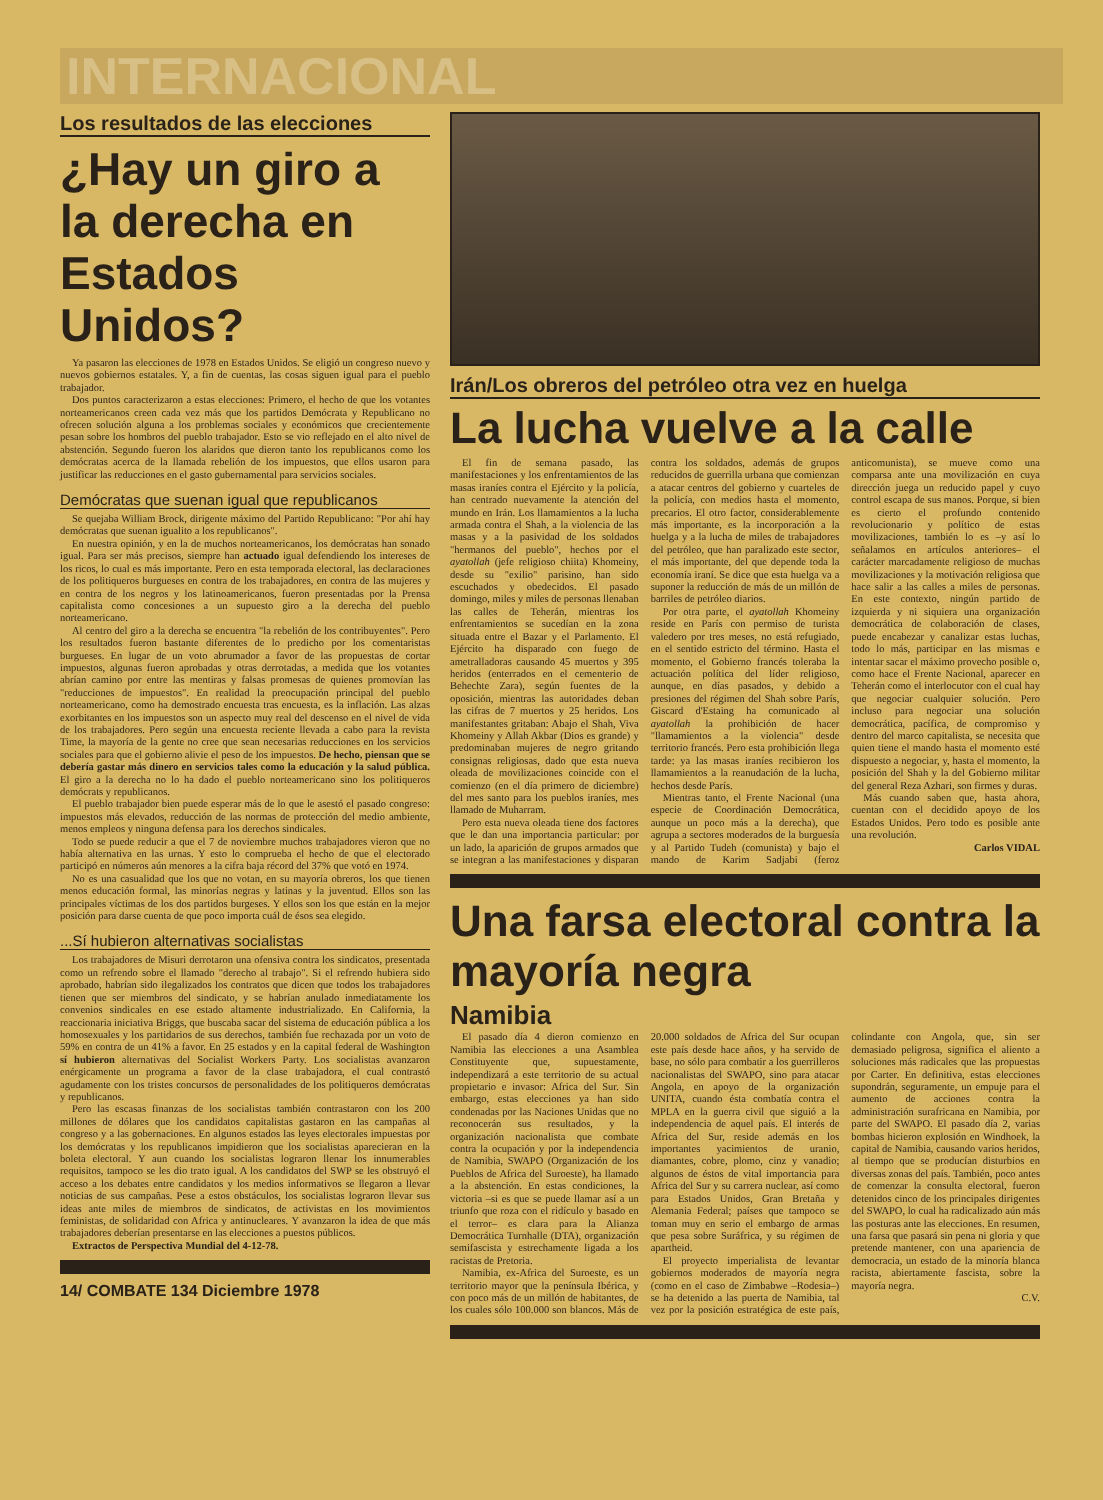INTERNACIONAL
Los resultados de las elecciones
¿Hay un giro a la derecha en Estados Unidos?
Ya pasaron las elecciones de 1978 en Estados Unidos. Se eligió un congreso nuevo y nuevos gobiernos estatales. Y, a fin de cuentas, las cosas siguen igual para el pueblo trabajador.
Dos puntos caracterizaron a estas elecciones: Primero, el hecho de que los votantes norteamericanos creen cada vez más que los partidos Demócrata y Republicano no ofrecen solución alguna a los problemas sociales y económicos que crecientemente pesan sobre los hombros del pueblo trabajador. Esto se vio reflejado en el alto nivel de abstención. Segundo fueron los alaridos que dieron tanto los republicanos como los demócratas acerca de la llamada rebelión de los impuestos, que ellos usaron para justificar las reducciones en el gasto gubernamental para servicios sociales.
Demócratas que suenan igual que republicanos
Se quejaba William Brock, dirigente máximo del Partido Republicano: "Por ahí hay demócratas que suenan igualito a los republicanos".
En nuestra opinión, y en la de muchos norteamericanos, los demócratas han sonado igual. Para ser más precisos, siempre han actuado igual defendiendo los intereses de los ricos, lo cual es más importante. Pero en esta temporada electoral, las declaraciones de los politiqueros burgueses en contra de los trabajadores, en contra de las mujeres y en contra de los negros y los latinoamericanos, fueron presentadas por la Prensa capitalista como concesiones a un supuesto giro a la derecha del pueblo norteamericano.
Al centro del giro a la derecha se encuentra "la rebelión de los contribuyentes". Pero los resultados fueron bastante diferentes de lo predicho por los comentaristas burgueses. En lugar de un voto abrumador a favor de las propuestas de cortar impuestos, algunas fueron aprobadas y otras derrotadas, a medida que los votantes abrían camino por entre las mentiras y falsas promesas de quienes promovían las "reducciones de impuestos". En realidad la preocupación principal del pueblo norteamericano, como ha demostrado encuesta tras encuesta, es la inflación. Las alzas exorbitantes en los impuestos son un aspecto muy real del descenso en el nivel de vida de los trabajadores. Pero según una encuesta reciente llevada a cabo para la revista Time, la mayoría de la gente no cree que sean necesarias reducciones en los servicios sociales para que el gobierno alivie el peso de los impuestos. De hecho, piensan que se debería gastar más dinero en servicios tales como la educación y la salud pública. El giro a la derecha no lo ha dado el pueblo norteamericano sino los politiqueros demócrats y republicanos.
El pueblo trabajador bien puede esperar más de lo que le asestó el pasado congreso: impuestos más elevados, reducción de las normas de protección del medio ambiente, menos empleos y ninguna defensa para los derechos sindicales.
Todo se puede reducir a que el 7 de noviembre muchos trabajadores vieron que no había alternativa en las urnas. Y esto lo comprueba el hecho de que el electorado participó en números aún menores a la cifra baja récord del 37% que votó en 1974.
No es una casualidad que los que no votan, en su mayoría obreros, los que tienen menos educación formal, las minorías negras y latinas y la juventud. Ellos son las principales víctimas de los dos partidos burgeses. Y ellos son los que están en la mejor posición para darse cuenta de que poco importa cuál de ésos sea elegido.
...Sí hubieron alternativas socialistas
Los trabajadores de Misuri derrotaron una ofensiva contra los sindicatos, presentada como un refrendo sobre el llamado "derecho al trabajo". Si el refrendo hubiera sido aprobado, habrían sido ilegalizados los contratos que dicen que todos los trabajadores tienen que ser miembros del sindicato, y se habrían anulado inmediatamente los convenios sindicales en ese estado altamente industrializado. En California, la reaccionaria iniciativa Briggs, que buscaba sacar del sistema de educación pública a los homosexuales y los partidarios de sus derechos, también fue rechazada por un voto de 59% en contra de un 41% a favor. En 25 estados y en la capital federal de Washington sí hubieron alternativas del Socialist Workers Party. Los socialistas avanzaron enérgicamente un programa a favor de la clase trabajadora, el cual contrastó agudamente con los tristes concursos de personalidades de los politiqueros demócratas y republicanos.
Pero las escasas finanzas de los socialistas también contrastaron con los 200 millones de dólares que los candidatos capitalistas gastaron en las campañas al congreso y a las gobernaciones. En algunos estados las leyes electorales impuestas por los demócratas y los republicanos impidieron que los socialistas aparecieran en la boleta electoral. Y aun cuando los socialistas lograron llenar los innumerables requisitos, tampoco se les dio trato igual. A los candidatos del SWP se les obstruyó el acceso a los debates entre candidatos y los medios informativos se llegaron a llevar noticias de sus campañas. Pese a estos obstáculos, los socialistas lograron llevar sus ideas ante miles de miembros de sindicatos, de activistas en los movimientos feministas, de solidaridad con Africa y antinucleares. Y avanzaron la idea de que más trabajadores deberían presentarse en las elecciones a puestos públicos.
Extractos de Perspectiva Mundial del 4-12-78.
14/ COMBATE 134 Diciembre 1978
Irán/Los obreros del petróleo otra vez en huelga
La lucha vuelve a la calle
El fin de semana pasado, las manifestaciones y los enfrentamientos de las masas iraníes contra el Ejército y la policía, han centrado nuevamente la atención del mundo en Irán. Los llamamientos a la lucha armada contra el Shah, a la violencia de las masas y a la pasividad de los soldados "hermanos del pueblo", hechos por el ayatollah (jefe religioso chiita) Khomeiny, desde su "exilio" parisino, han sido escuchados y obedecidos. El pasado domingo, miles y miles de personas llenaban las calles de Teherán, mientras los enfrentamientos se sucedían en la zona situada entre el Bazar y el Parlamento. El Ejército ha disparado con fuego de ametralladoras causando 45 muertos y 395 heridos (enterrados en el cementerio de Behechte Zara), según fuentes de la oposición, mientras las autoridades deban las cifras de 7 muertos y 25 heridos. Los manifestantes gritaban: Abajo el Shah, Viva Khomeiny y Allah Akbar (Dios es grande) y predominaban mujeres de negro gritando consignas religiosas, dado que esta nueva oleada de movilizaciones coincide con el comienzo (en el día primero de diciembre) del mes santo para los pueblos iraníes, mes llamado de Muharram.
Pero esta nueva oleada tiene dos factores que le dan una importancia particular: por un lado, la aparición de grupos armados que se integran a las manifestaciones y disparan contra los soldados, además de grupos reducidos de guerrilla urbana que comienzan a atacar centros del gobierno y cuarteles de la policía, con medios hasta el momento, precarios. El otro factor, considerablemente más importante, es la incorporación a la huelga y a la lucha de miles de trabajadores del petróleo, que han paralizado este sector, el más importante, del que depende toda la economía iraní. Se dice que esta huelga va a suponer la reducción de más de un millón de barriles de petróleo diarios.
Por otra parte, el ayatollah Khomeiny reside en París con permiso de turista valedero por tres meses, no está refugiado, en el sentido estricto del término. Hasta el momento, el Gobierno francés toleraba la actuación política del líder religioso, aunque, en días pasados, y debido a presiones del régimen del Shah sobre París, Giscard d'Estaing ha comunicado al ayatollah la prohibición de hacer "llamamientos a la violencia" desde territorio francés. Pero esta prohibición llega tarde: ya las masas iraníes recibieron los llamamientos a la reanudación de la lucha, hechos desde París.
Mientras tanto, el Frente Nacional (una especie de Coordinación Democrática, aunque un poco más a la derecha), que agrupa a sectores moderados de la burguesía y al Partido Tudeh (comunista) y bajo el mando de Karim Sadjabi (feroz anticomunista), se mueve como una comparsa ante una movilización en cuya dirección juega un reducido papel y cuyo control escapa de sus manos. Porque, si bien es cierto el profundo contenido revolucionario y político de estas movilizaciones, también lo es –y así lo señalamos en artículos anteriores– el carácter marcadamente religioso de muchas movilizaciones y la motivación religiosa que hace salir a las calles a miles de personas. En este contexto, ningún partido de izquierda y ni siquiera una organización democrática de colaboración de clases, puede encabezar y canalizar estas luchas, todo lo más, participar en las mismas e intentar sacar el máximo provecho posible o, como hace el Frente Nacional, aparecer en Teherán como el interlocutor con el cual hay que negociar cualquier solución. Pero incluso para negociar una solución democrática, pacífica, de compromiso y dentro del marco capitalista, se necesita que quien tiene el mando hasta el momento esté dispuesto a negociar, y, hasta el momento, la posición del Shah y la del Gobierno militar del general Reza Azhari, son firmes y duras.
Más cuando saben que, hasta ahora, cuentan con el decidido apoyo de los Estados Unidos. Pero todo es posible ante una revolución.
Carlos VIDAL
Una farsa electoral contra la mayoría negra
Namibia
El pasado día 4 dieron comienzo en Namibia las elecciones a una Asamblea Constituyente que, supuestamente, independizará a este territorio de su actual propietario e invasor: Africa del Sur. Sin embargo, estas elecciones ya han sido condenadas por las Naciones Unidas que no reconocerán sus resultados, y la organización nacionalista que combate contra la ocupación y por la independencia de Namibia, SWAPO (Organización de los Pueblos de Africa del Suroeste), ha llamado a la abstención. En estas condiciones, la victoria –si es que se puede llamar así a un triunfo que roza con el ridículo y basado en el terror– es clara para la Alianza Democrática Turnhalle (DTA), organización semifascista y estrechamente ligada a los racistas de Pretoria.
Namibia, ex-Africa del Suroeste, es un territorio mayor que la península Ibérica, y con poco más de un millón de habitantes, de los cuales sólo 100.000 son blancos. Más de 20.000 soldados de Africa del Sur ocupan este país desde hace años, y ha servido de base, no sólo para combatir a los guerrilleros nacionalistas del SWAPO, sino para atacar Angola, en apoyo de la organización UNITA, cuando ésta combatía contra el MPLA en la guerra civil que siguió a la independencia de aquel país. El interés de Africa del Sur, reside además en los importantes yacimientos de uranio, diamantes, cobre, plomo, cinz y vanadio; algunos de éstos de vital importancia para Africa del Sur y su carrera nuclear, así como para Estados Unidos, Gran Bretaña y Alemania Federal; países que tampoco se toman muy en serio el embargo de armas que pesa sobre Suráfrica, y su régimen de apartheid.
El proyecto imperialista de levantar gobiernos moderados de mayoría negra (como en el caso de Zimbabwe –Rodesia–) se ha detenido a las puerta de Namibia, tal vez por la posición estratégica de este país, colindante con Angola, que, sin ser demasiado peligrosa, significa el aliento a soluciones más radicales que las propuestas por Carter. En definitiva, estas elecciones supondrán, seguramente, un empuje para el aumento de acciones contra la administración surafricana en Namibia, por parte del SWAPO. El pasado día 2, varias bombas hicieron explosión en Windhoek, la capital de Namibia, causando varios heridos, al tiempo que se producían disturbios en diversas zonas del país. También, poco antes de comenzar la consulta electoral, fueron detenidos cinco de los principales dirigentes del SWAPO, lo cual ha radicalizado aún más las posturas ante las elecciones. En resumen, una farsa que pasará sin pena ni gloria y que pretende mantener, con una apariencia de democracia, un estado de la minoría blanca racista, abiertamente fascista, sobre la mayoría negra.
C.V.